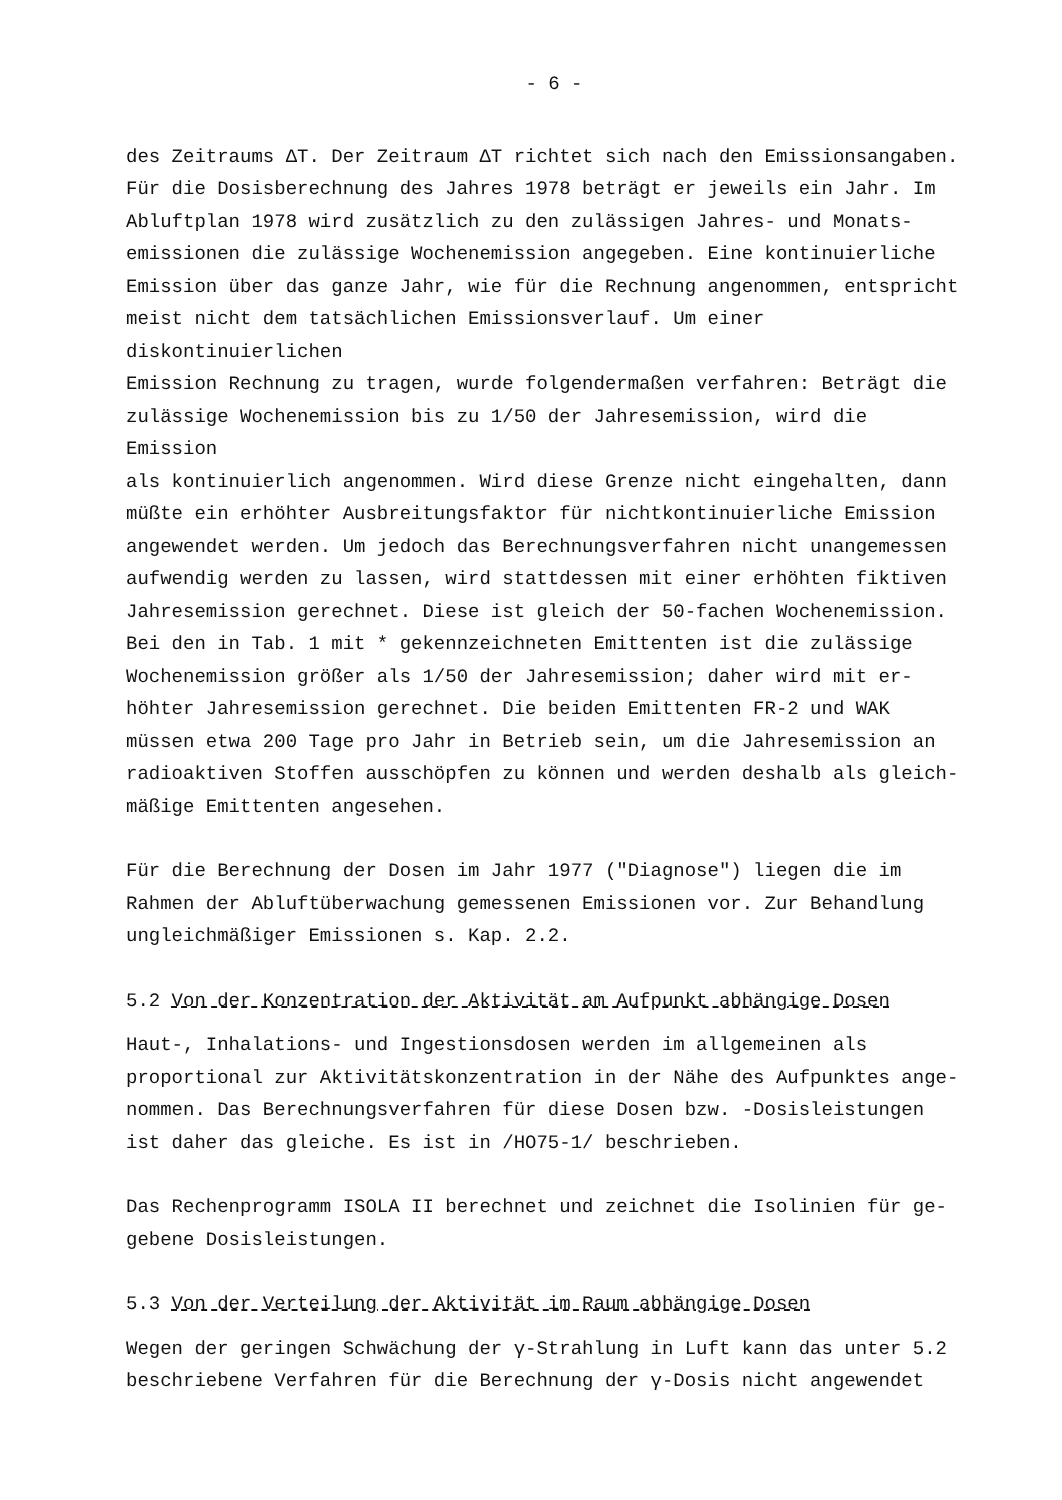- 6 -
des Zeitraums ΔT. Der Zeitraum ΔT richtet sich nach den Emissionsangaben. Für die Dosisberechnung des Jahres 1978 beträgt er jeweils ein Jahr. Im Abluftplan 1978 wird zusätzlich zu den zulässigen Jahres- und Monats- emissionen die zulässige Wochenemission angegeben. Eine kontinuierliche Emission über das ganze Jahr, wie für die Rechnung angenommen, entspricht meist nicht dem tatsächlichen Emissionsverlauf. Um einer diskontinuierlichen Emission Rechnung zu tragen, wurde folgendermaßen verfahren: Beträgt die zulässige Wochenemission bis zu 1/50 der Jahresemission, wird die Emission als kontinuierlich angenommen. Wird diese Grenze nicht eingehalten, dann müßte ein erhöhter Ausbreitungsfaktor für nichtkontinuierliche Emission angewendet werden. Um jedoch das Berechnungsverfahren nicht unangemessen aufwendig werden zu lassen, wird stattdessen mit einer erhöhten fiktiven Jahresemission gerechnet. Diese ist gleich der 50-fachen Wochenemission. Bei den in Tab. 1 mit * gekennzeichneten Emittenten ist die zulässige Wochenemission größer als 1/50 der Jahresemission; daher wird mit er- höhter Jahresemission gerechnet. Die beiden Emittenten FR-2 und WAK müssen etwa 200 Tage pro Jahr in Betrieb sein, um die Jahresemission an radioaktiven Stoffen ausschöpfen zu können und werden deshalb als gleich- mäßige Emittenten angesehen.
Für die Berechnung der Dosen im Jahr 1977 ("Diagnose") liegen die im Rahmen der Abluftüberwachung gemessenen Emissionen vor. Zur Behandlung ungleichmäßiger Emissionen s. Kap. 2.2.
5.2 Von der Konzentration der Aktivität am Aufpunkt abhängige Dosen
Haut-, Inhalations- und Ingestionsdosen werden im allgemeinen als proportional zur Aktivitätskonzentration in der Nähe des Aufpunktes ange- nommen. Das Berechnungsverfahren für diese Dosen bzw. -Dosisleistungen ist daher das gleiche. Es ist in /HO75-1/ beschrieben.
Das Rechenprogramm ISOLA II berechnet und zeichnet die Isolinien für ge- gebene Dosisleistungen.
5.3 Von der Verteilung der Aktivität im Raum abhängige Dosen
Wegen der geringen Schwächung der γ-Strahlung in Luft kann das unter 5.2 beschriebene Verfahren für die Berechnung der γ-Dosis nicht angewendet